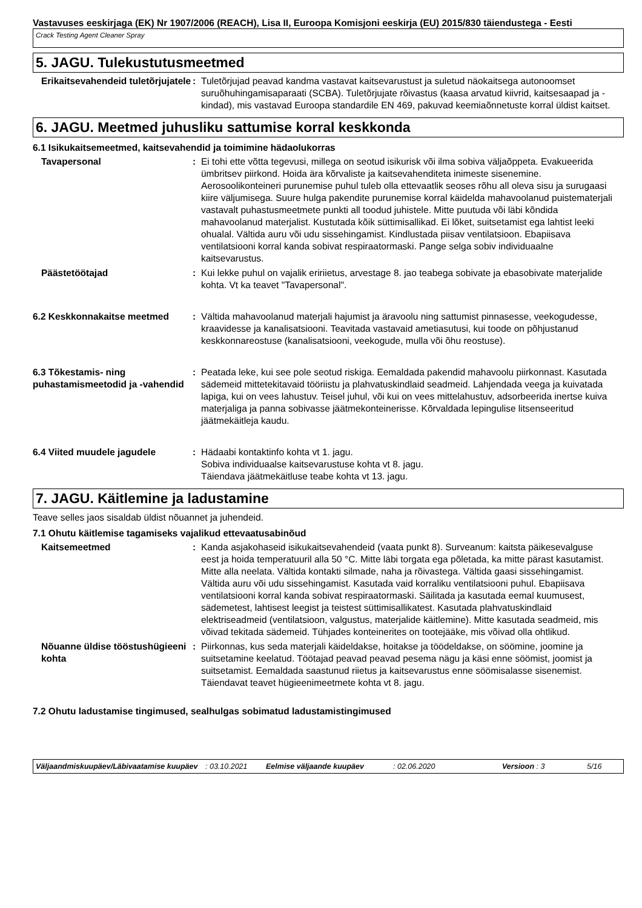Vastavuses eeskirjaga (EK) Nr 1907/2006 (REACH), Lisa II, Euroopa Komisjoni eeskirja (EU) 2015/830 täiendustega - Eesti
Crack Testing Agent Cleaner Spray
5. JAGU. Tulekustutusmeetmed
Erikaitsevahendeid tuletõrjujatele
: Tuletõrjujad peavad kandma vastavat kaitsevarustust ja suletud näokaitsega autonoomset suruõhuhingamisaparaati (SCBA). Tuletõrjujate rõivastus (kaasa arvatud kiivrid, kaitsesaapad ja -kindad), mis vastavad Euroopa standardile EN 469, pakuvad keemiaõnnetuste korral üldist kaitset.
6. JAGU. Meetmed juhusliku sattumise korral keskkonda
6.1 Isikukaitsemeetmed, kaitsevahendid ja toimimine hädaolukorras
Tavapersonal : Ei tohi ette võtta tegevusi, millega on seotud isikurisk või ilma sobiva väljaõppeta. Evakueerida ümbritsev piirkond. Hoida ära kõrvaliste ja kaitsevahenditeta inimeste sisenemine. Aerosoolikonteineri purunemise puhul tuleb olla ettevaatlik seoses rõhu all oleva sisu ja surugaasi kiire väljumisega. Suure hulga pakendite purunemise korral käidelda mahavoolanud puistematerjali vastavalt puhastusmeetmete punkti all toodud juhistele. Mitte puutuda või läbi kõndida mahavoolanud materjalist. Kustutada kõik süttimisallikad. Ei lõket, suitsetamist ega lahtist leeki ohualal. Vältida auru või udu sissehingamist. Kindlustada piisav ventilatsioon. Ebapiisava ventilatsiooni korral kanda sobivat respiraatormaski. Pange selga sobiv individuaalne kaitsevarustus.
Päästetöötajad : Kui lekke puhul on vajalik eririietus, arvestage 8. jao teabega sobivate ja ebasobivate materjalide kohta. Vt ka teavet "Tavapersonal".
6.2 Keskkonnakaitse meetmed : Vältida mahavoolanud materjali hajumist ja äravoolu ning sattumist pinnasesse, veekogudesse, kraavidesse ja kanalisatsiooni. Teavitada vastavaid ametiasutusi, kui toode on põhjustanud keskkonnareostuse (kanalisatsiooni, veekogude, mulla või õhu reostuse).
6.3 Tõkestamis- ning puhastamismeetodid ja -vahendid
: Peatada leke, kui see pole seotud riskiga. Eemaldada pakendid mahavoolu piirkonnast. Kasutada sädemeid mittetekitavaid tööriistu ja plahvatuskindlaid seadmeid. Lahjendada veega ja kuivatada lapiga, kui on vees lahustuv. Teisel juhul, või kui on vees mittelahustuv, adsorbeerida inertse kuiva materjaliga ja panna sobivasse jäätmekonteinerisse. Kõrvaldada lepingulise litsenseeritud jäätmekäitleja kaudu.
6.4 Viited muudele jagudele : Hädaabi kontaktinfo kohta vt 1. jagu.
Sobiva individuaalse kaitsevarustuse kohta vt 8. jagu.
Täiendava jäätmekäitluse teabe kohta vt 13. jagu.
7. JAGU. Käitlemine ja ladustamine
Teave selles jaos sisaldab üldist nõuannet ja juhendeid.
7.1 Ohutu käitlemise tagamiseks vajalikud ettevaatusabinõud
Kaitsemeetmed : Kanda asjakohaseid isikukaitsevahendeid (vaata punkt 8). Surveanum: kaitsta päikesevalguse eest ja hoida temperatuuril alla 50 °C. Mitte läbi torgata ega põletada, ka mitte pärast kasutamist. Mitte alla neelata. Vältida kontakti silmade, naha ja rõivastega. Vältida gaasi sissehingamist. Vältida auru või udu sissehingamist. Kasutada vaid korraliku ventilatsiooni puhul. Ebapiisava ventilatsiooni korral kanda sobivat respiraatormaski. Säilitada ja kasutada eemal kuumusest, sädemetest, lahtisest leegist ja teistest süttimisallikatest. Kasutada plahvatuskindlaid elektriseadmeid (ventilatsioon, valgustus, materjalide käitlemine). Mitte kasutada seadmeid, mis võivad tekitada sädemeid. Tühjades konteinerites on tootejääke, mis võivad olla ohtlikud.
Nõuanne üldise tööstushügieeni kohta
: Piirkonnas, kus seda materjali käideldakse, hoitakse ja töödeldakse, on söömine, joomine ja suitsetamine keelatud. Töötajad peavad peavad pesema nägu ja käsi enne söömist, joomist ja suitsetamist. Eemaldada saastunud riietus ja kaitsevarustus enne söömisalasse sisenemist. Täiendavat teavet hügieenimeetmete kohta vt 8. jagu.
7.2 Ohutu ladustamise tingimused, sealhulgas sobimatud ladustamistingimused
Väljaandmiskuupäev/Läbivaatamise kuupäev
: 03.10.2021 Eelmise väljaande kuupäev : 02.06.2020 Versioon : 3 5/16